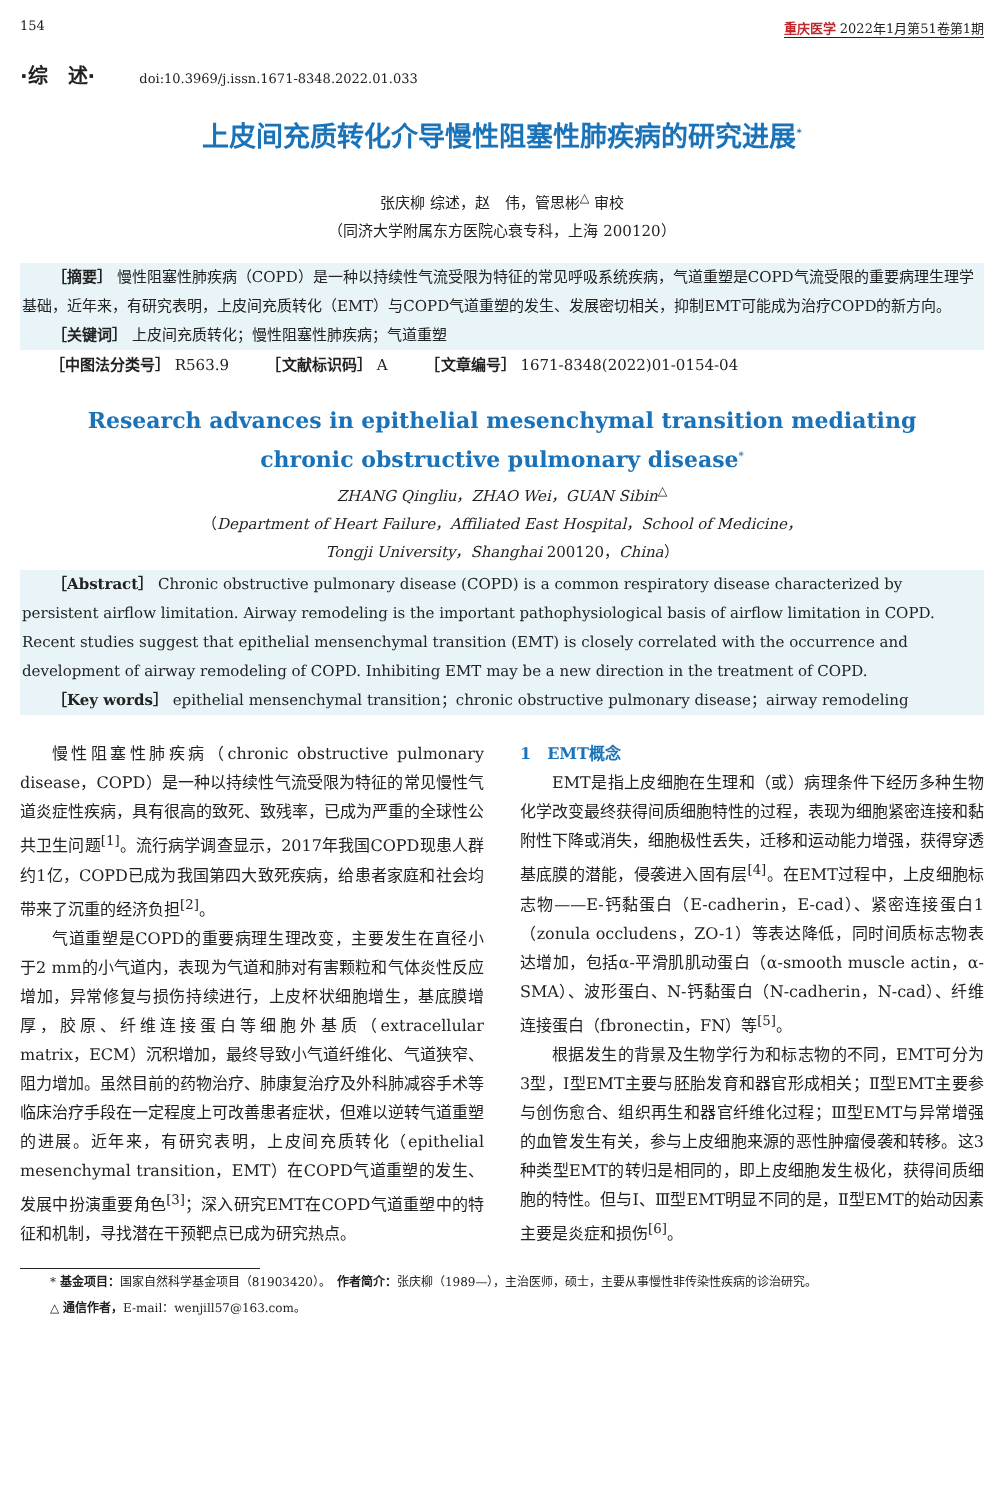154 重庆医学 2022年1月第51卷第1期
·综　述· doi:10.3969/j.issn.1671-8348.2022.01.033
上皮间充质转化介导慢性阻塞性肺疾病的研究进展<sup>*</sup>
张庆柳 综述，赵　伟，管思彬<sup>△</sup> 审校
（同济大学附属东方医院心衰专科，上海 200120）
［摘要］ 慢性阻塞性肺疾病（COPD）是一种以持续性气流受限为特征的常见呼吸系统疾病，气道重塑是COPD气流受限的重要病理生理学基础，近年来，有研究表明，上皮间充质转化（EMT）与COPD气道重塑的发生、发展密切相关，抑制EMT可能成为治疗COPD的新方向。
［关键词］ 上皮间充质转化；慢性阻塞性肺疾病；气道重塑
［中图法分类号］ R563.9　　　［文献标识码］ A　　　［文章编号］ 1671-8348(2022)01-0154-04
Research advances in epithelial mesenchymal transition mediating
chronic obstructive pulmonary disease<sup>*</sup>
ZHANG Qingliu，ZHAO Wei，GUAN Sibin<sup>△</sup>
（Department of Heart Failure，Affiliated East Hospital，School of Medicine，
Tongji University，Shanghai 200120，China）
［Abstract］ Chronic obstructive pulmonary disease (COPD) is a common respiratory disease characterized by persistent airflow limitation. Airway remodeling is the important pathophysiological basis of airflow limitation in COPD. Recent studies suggest that epithelial mensenchymal transition (EMT) is closely correlated with the occurrence and development of airway remodeling of COPD. Inhibiting EMT may be a new direction in the treatment of COPD.
［Key words］ epithelial mensenchymal transition；chronic obstructive pulmonary disease；airway remodeling
慢性阻塞性肺疾病（chronic obstructive pulmonary disease，COPD）是一种以持续性气流受限为特征的常见慢性气道炎症性疾病，具有很高的致死、致残率，已成为严重的全球性公共卫生问题<sup>[1]</sup>。流行病学调查显示，2017年我国COPD现患人群约1亿，COPD已成为我国第四大致死疾病，给患者家庭和社会均带来了沉重的经济负担<sup>[2]</sup>。
气道重塑是COPD的重要病理生理改变，主要发生在直径小于2 mm的小气道内，表现为气道和肺对有害颗粒和气体炎性反应增加，异常修复与损伤持续进行，上皮杯状细胞增生，基底膜增厚，胶原、纤维连接蛋白等细胞外基质（extracellular matrix，ECM）沉积增加，最终导致小气道纤维化、气道狭窄、阻力增加。虽然目前的药物治疗、肺康复治疗及外科肺减容手术等临床治疗手段在一定程度上可改善患者症状，但难以逆转气道重塑的进展。近年来，有研究表明，上皮间充质转化（epithelial mesenchymal transition，EMT）在COPD气道重塑的发生、发展中扮演重要角色<sup>[3]</sup>；深入研究EMT在COPD气道重塑中的特征和机制，寻找潜在干预靶点已成为研究热点。
1　EMT概念
EMT是指上皮细胞在生理和（或）病理条件下经历多种生物化学改变最终获得间质细胞特性的过程，表现为细胞紧密连接和黏附性下降或消失，细胞极性丢失，迁移和运动能力增强，获得穿透基底膜的潜能，侵袭进入固有层<sup>[4]</sup>。在EMT过程中，上皮细胞标志物——E-钙黏蛋白（E-cadherin，E-cad）、紧密连接蛋白1（zonula occludens，ZO-1）等表达降低，同时间质标志物表达增加，包括α-平滑肌肌动蛋白（α-smooth muscle actin，α-SMA）、波形蛋白、N-钙黏蛋白（N-cadherin，N-cad）、纤维连接蛋白（fbronectin，FN）等<sup>[5]</sup>。
根据发生的背景及生物学行为和标志物的不同，EMT可分为3型，Ⅰ型EMT主要与胚胎发育和器官形成相关；Ⅱ型EMT主要参与创伤愈合、组织再生和器官纤维化过程；Ⅲ型EMT与异常增强的血管发生有关，参与上皮细胞来源的恶性肿瘤侵袭和转移。这3种类型EMT的转归是相同的，即上皮细胞发生极化，获得间质细胞的特性。但与Ⅰ、Ⅲ型EMT明显不同的是，Ⅱ型EMT的始动因素主要是炎症和损伤<sup>[6]</sup>。
* 基金项目：国家自然科学基金项目（81903420）。　作者简介：张庆柳（1989—），主治医师，硕士，主要从事慢性非传染性疾病的诊治研究。
△ 通信作者，E-mail：wenjill57@163.com。